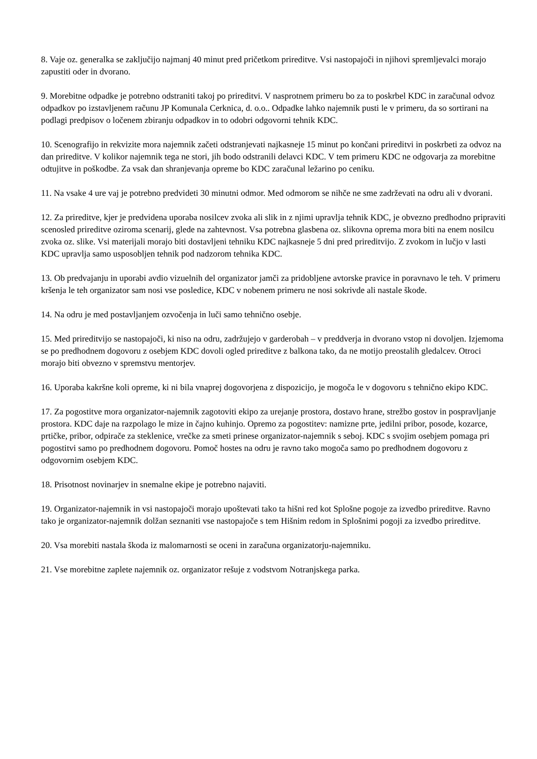8. Vaje oz. generalka se zaključijo najmanj 40 minut pred pričetkom prireditve. Vsi nastopajoči in njihovi spremljevalci morajo zapustiti oder in dvorano.
9. Morebitne odpadke je potrebno odstraniti takoj po prireditvi. V nasprotnem primeru bo za to poskrbel KDC in zaračunal odvoz odpadkov po izstavljenem računu JP Komunala Cerknica, d. o.o.. Odpadke lahko najemnik pusti le v primeru, da so sortirani na podlagi predpisov o ločenem zbiranju odpadkov in to odobri odgovorni tehnik KDC.
10. Scenografijo in rekvizite mora najemnik začeti odstranjevati najkasneje 15 minut po končani prireditvi in poskrbeti za odvoz na dan prireditve. V kolikor najemnik tega ne stori, jih bodo odstranili delavci KDC. V tem primeru KDC ne odgovarja za morebitne odtujitve in poškodbe. Za vsak dan shranjevanja opreme bo KDC zaračunal ležarino po ceniku.
11. Na vsake 4 ure vaj je potrebno predvideti 30 minutni odmor. Med odmorom se nihče ne sme zadrževati na odru ali v dvorani.
12. Za prireditve, kjer je predvidena uporaba nosilcev zvoka ali slik in z njimi upravlja tehnik KDC, je obvezno predhodno pripraviti scenosled prireditve oziroma scenarij, glede na zahtevnost. Vsa potrebna glasbena oz. slikovna oprema mora biti na enem nosilcu zvoka oz. slike. Vsi materijali morajo biti dostavljeni tehniku KDC najkasneje 5 dni pred prireditvijo. Z zvokom in lučjo v lasti KDC upravlja samo usposobljen tehnik pod nadzorom tehnika KDC.
13. Ob predvajanju in uporabi avdio vizuelnih del organizator jamči za pridobljene avtorske pravice in poravnavo le teh. V primeru kršenja le teh organizator sam nosi vse posledice, KDC v nobenem primeru ne nosi sokrivde ali nastale škode.
14. Na odru je med postavljanjem ozvočenja in luči samo tehnično osebje.
15. Med prireditvijo se nastopajoči, ki niso na odru, zadržujejo v garderobah – v preddverja in dvorano vstop ni dovoljen. Izjemoma se po predhodnem dogovoru z osebjem KDC dovoli ogled prireditve z balkona tako, da ne motijo preostalih gledalcev. Otroci morajo biti obvezno v spremstvu mentorjev.
16. Uporaba kakršne koli opreme, ki ni bila vnaprej dogovorjena z dispozicijo, je mogoča le v dogovoru s tehnično ekipo KDC.
17. Za pogostitve mora organizator-najemnik zagotoviti ekipo za urejanje prostora, dostavo hrane, strežbo gostov in pospravljanje prostora. KDC daje na razpolago le mize in čajno kuhinjo. Opremo za pogostitev: namizne prte, jedilni pribor, posode, kozarce, prtičke, pribor, odpirače za steklenice, vrečke za smeti prinese organizator-najemnik s seboj. KDC s svojim osebjem pomaga pri pogostitvi samo po predhodnem dogovoru. Pomoč hostes na odru je ravno tako mogoča samo po predhodnem dogovoru z odgovornim osebjem KDC.
18. Prisotnost novinarjev in snemalne ekipe je potrebno najaviti.
19. Organizator-najemnik in vsi nastopajoči morajo upoštevati tako ta hišni red kot Splošne pogoje za izvedbo prireditve. Ravno tako je organizator-najemnik dolžan seznaniti vse nastopajoče s tem Hišnim redom in Splošnimi pogoji za izvedbo prireditve.
20. Vsa morebiti nastala škoda iz malomarnosti se oceni in zaračuna organizatorju-najemniku.
21. Vse morebitne zaplete najemnik oz. organizator rešuje z vodstvom Notranjskega parka.